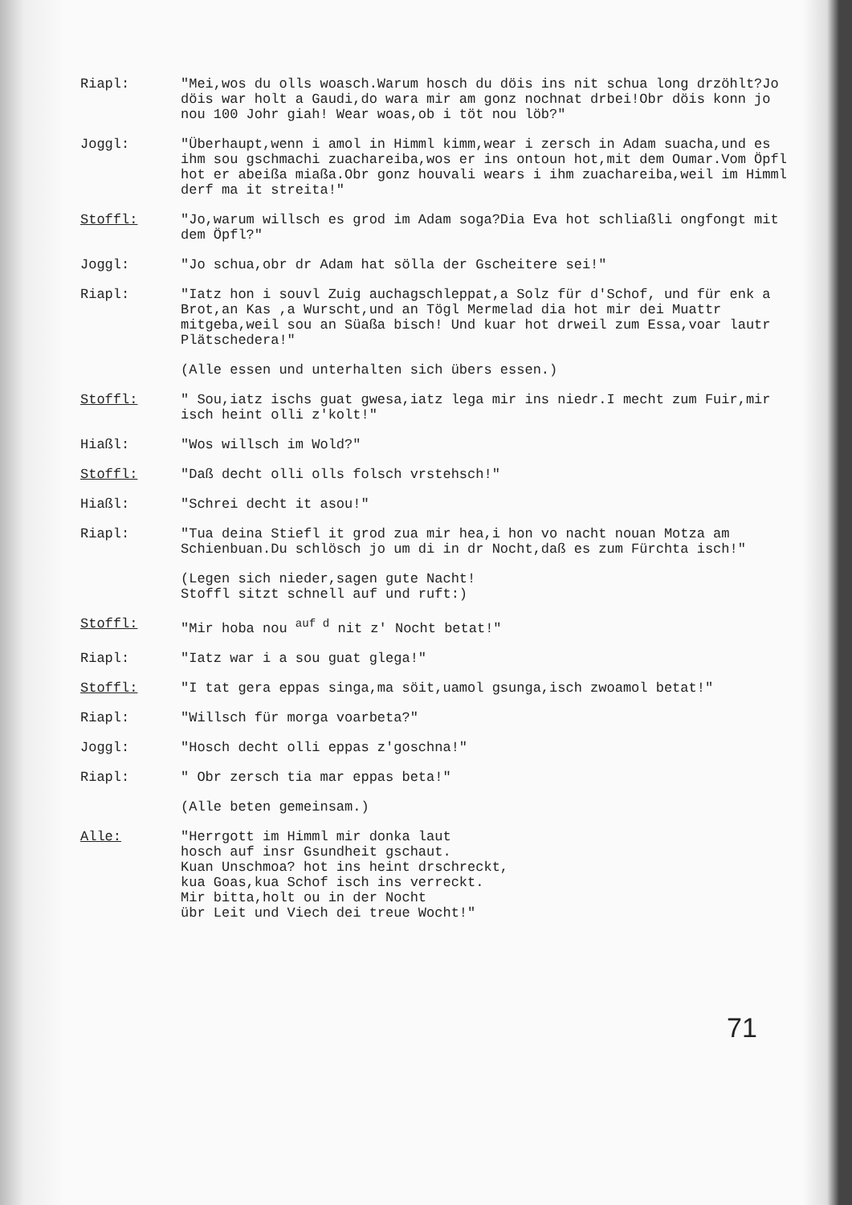Riapl: "Mei,wos du olls woasch.Warum hosch du döis ins nit schua long drzöhlt?Jo döis war holt a Gaudi,do wara mir am gonz nochnat drbei!Obr döis konn jo nou 100 Johr giah! Wear woas,ob i töt nou löb?"
Joggl: "Überhaupt,wenn i amol in Himml kimm,wear i zersch in Adam suacha,und es ihm sou gschmachi zuachareiba,wos er ins ontoun hot,mit dem Oumar.Vom Öpfl hot er abeißa miaßa.Obr gonz houvali wears i ihm zuachareiba,weil im Himml derf ma it streita!"
Stoffl: "Jo,warum willsch es grod im Adam soga?Dia Eva hot schliaßli ongfongt mit dem Öpfl?"
Joggl: "Jo schua,obr dr Adam hat sölla der Gscheitere sei!"
Riapl: "Iatz hon i souvl Zuig auchagschleppat,a Solz für d'Schof, und für enk a Brot,an Kas ,a Wurscht,und an Tögl Mermelad dia hot mir dei Muattr mitgeba,weil sou an Süaßa bisch! Und kuar hot drweil zum Essa,voar lautr Plätschedera!"
(Alle essen und unterhalten sich übers essen.)
Stoffl: " Sou,iatz ischs guat gwesa,iatz lega mir ins niedr.I mecht zum Fuir,mir isch heint olli z'kolt!"
Hiaßl: "Wos willsch im Wold?"
Stoffl: "Daß decht olli olls folsch vrstehsch!"
Hiaßl: "Schrei decht it asou!"
Riapl: "Tua deina Stiefl it grod zua mir hea,i hon vo nacht nouan Motza am Schienbuan.Du schlösch jo um di in dr Nocht,daß es zum Fürchta isch!"
(Legen sich nieder,sagen gute Nacht!
Stoffl sitzt schnell auf und ruft:)
Stoffl: "Mir hoba nou <sup>auf d</sup> nit z' Nocht betat!"
Riapl: "Iatz war i a sou guat glega!"
Stoffl: "I tat gera eppas singa,ma söit,uamol gsunga,isch zwoamol betat!"
Riapl: "Willsch für morga voarbeta?"
Joggl: "Hosch decht olli eppas z'goschna!"
Riapl: " Obr zersch tia mar eppas beta!"
(Alle beten gemeinsam.)
Alle: "Herrgott im Himml mir donka laut
hosch auf insr Gsundheit gschaut.
Kuan Unschmoa? hot ins heint drschreckt,
kua Goas,kua Schof isch ins verreckt.
Mir bitta,holt ou in der Nocht
übr Leit und Viech dei treue Wocht!"
71